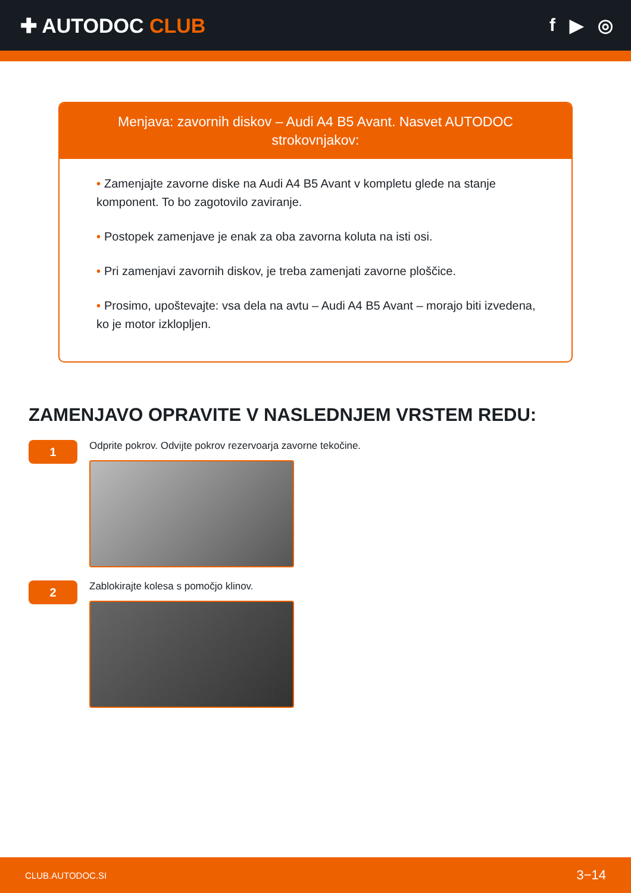✚ AUTODOC CLUB f ▶ ◎
Menjava: zavornih diskov – Audi A4 B5 Avant. Nasvet AUTODOC strokovnjakov:
• Zamenjajte zavorne diske na Audi A4 B5 Avant v kompletu glede na stanje komponent. To bo zagotovilo zaviranje.
• Postopek zamenjave je enak za oba zavorna koluta na isti osi.
• Pri zamenjavi zavornih diskov, je treba zamenjati zavorne ploščice.
• Prosimo, upoštevajte: vsa dela na avtu – Audi A4 B5 Avant – morajo biti izvedena, ko je motor izklopljen.
ZAMENJAVO OPRAVITE V NASLEDNJEM VRSTEM REDU:
1
Odprite pokrov. Odvijte pokrov rezervoarja zavorne tekočine.
2
Zablokirajte kolesa s pomočjo klinov.
CLUB.AUTODOC.SI 3−14